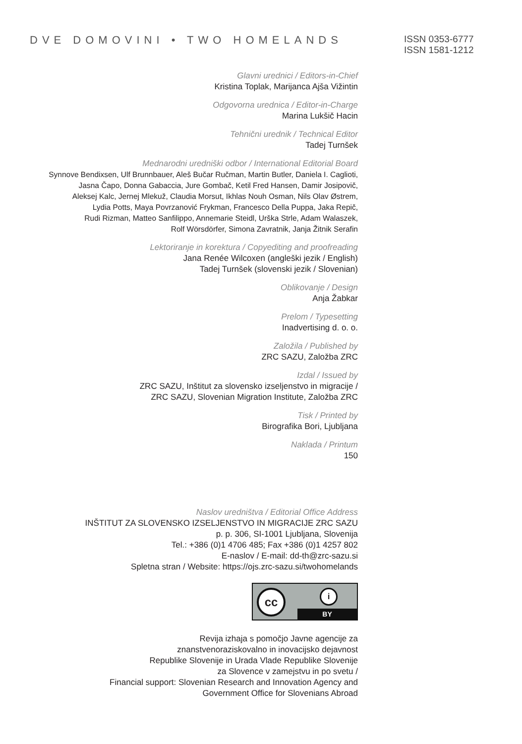DVE DOMOVINI • TWO HOMELANDS
ISSN 0353-6777
ISSN 1581-1212
Glavni urednici / Editors-in-Chief
Kristina Toplak, Marijanca Ajša Vižintin
Odgovorna urednica / Editor-in-Charge
Marina Lukšič Hacin
Tehnični urednik / Technical Editor
Tadej Turnšek
Mednarodni uredniški odbor / International Editorial Board
Synnove Bendixsen, Ulf Brunnbauer, Aleš Bučar Ručman, Martin Butler, Daniela I. Caglioti,
Jasna Čapo, Donna Gabaccia, Jure Gombač, Ketil Fred Hansen, Damir Josipovič,
Aleksej Kalc, Jernej Mlekuž, Claudia Morsut, Ikhlas Nouh Osman, Nils Olav Østrem,
Lydia Potts, Maya Povrzanović Frykman, Francesco Della Puppa, Jaka Repič,
Rudi Rizman, Matteo Sanfilippo, Annemarie Steidl, Urška Strle, Adam Walaszek,
Rolf Wörsdörfer, Simona Zavratnik, Janja Žitnik Serafin
Lektoriranje in korektura / Copyediting and proofreading
Jana Renée Wilcoxen (angleški jezik / English)
Tadej Turnšek (slovenski jezik / Slovenian)
Oblikovanje / Design
Anja Žabkar
Prelom / Typesetting
Inadvertising d. o. o.
Založila / Published by
ZRC SAZU, Založba ZRC
Izdal / Issued by
ZRC SAZU, Inštitut za slovensko izseljenstvo in migracije /
ZRC SAZU, Slovenian Migration Institute, Založba ZRC
Tisk / Printed by
Birografika Bori, Ljubljana
Naklada / Printum
150
Naslov uredništva / Editorial Office Address
INŠTITUT ZA SLOVENSKO IZSELJENSTVO IN MIGRACIJE ZRC SAZU
p. p. 306, SI-1001 Ljubljana, Slovenija
Tel.: +386 (0)1 4706 485; Fax +386 (0)1 4257 802
E-naslov / E-mail: dd-th@zrc-sazu.si
Spletna stran / Website: https://ojs.zrc-sazu.si/twohomelands
cc i
BY
Revija izhaja s pomočjo Javne agencije za
znanstvenoraziskovalno in inovacijsko dejavnost
Republike Slovenije in Urada Vlade Republike Slovenije
za Slovence v zamejstvu in po svetu /
Financial support: Slovenian Research and Innovation Agency and
Government Office for Slovenians Abroad